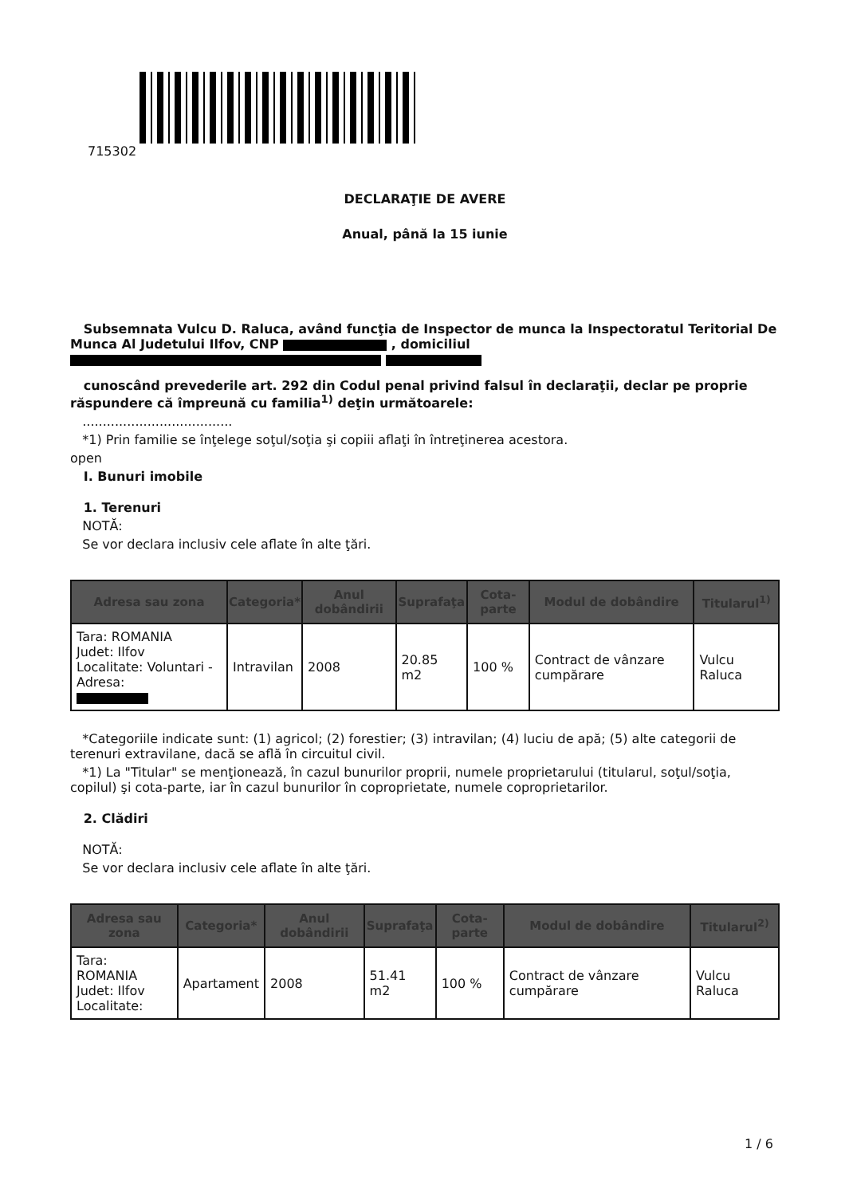715302
DECLARAŢIE DE AVERE
Anual, până la 15 iunie
Subsemnata Vulcu D. Raluca, având funcţia de Inspector de munca la Inspectoratul Teritorial De Munca Al Judetului Ilfov, CNP , domiciliul
cunoscând prevederile art. 292 din Codul penal privind falsul în declaraţii, declar pe proprie răspundere că împreună cu familia<sup>1)</sup> deţin următoarele:
.....................................
*1) Prin familie se înţelege soţul/soţia şi copiii aflaţi în întreţinerea acestora.
open
I. Bunuri imobile
1. Terenuri
NOTĂ:
Se vor declara inclusiv cele aflate în alte ţări.
| Adresa sau zona | Categoria* | Anul dobândirii | Suprafaţa | Cota-parte | Modul de dobândire | Titularul<sup>1)</sup> |
| --- | --- | --- | --- | --- | --- | --- |
| Tara: ROMANIA Judet: Ilfov Localitate: Voluntari - Adresa: | Intravilan | 2008 | 20.85 m2 | 100 % | Contract de vânzare cumpărare | Vulcu Raluca |
*Categoriile indicate sunt: (1) agricol; (2) forestier; (3) intravilan; (4) luciu de apă; (5) alte categorii de terenuri extravilane, dacă se află în circuitul civil.
*1) La "Titular" se menţionează, în cazul bunurilor proprii, numele proprietarului (titularul, soţul/soţia, copilul) şi cota-parte, iar în cazul bunurilor în coproprietate, numele coproprietarilor.
2. Clădiri
NOTĂ:
Se vor declara inclusiv cele aflate în alte ţări.
| Adresa sau zona | Categoria* | Anul dobândirii | Suprafaţa | Cota-parte | Modul de dobândire | Titularul<sup>2)</sup> |
| --- | --- | --- | --- | --- | --- | --- |
| Tara: ROMANIA Judet: Ilfov Localitate: | Apartament | 2008 | 51.41 m2 | 100 % | Contract de vânzare cumpărare | Vulcu Raluca |
1 / 6